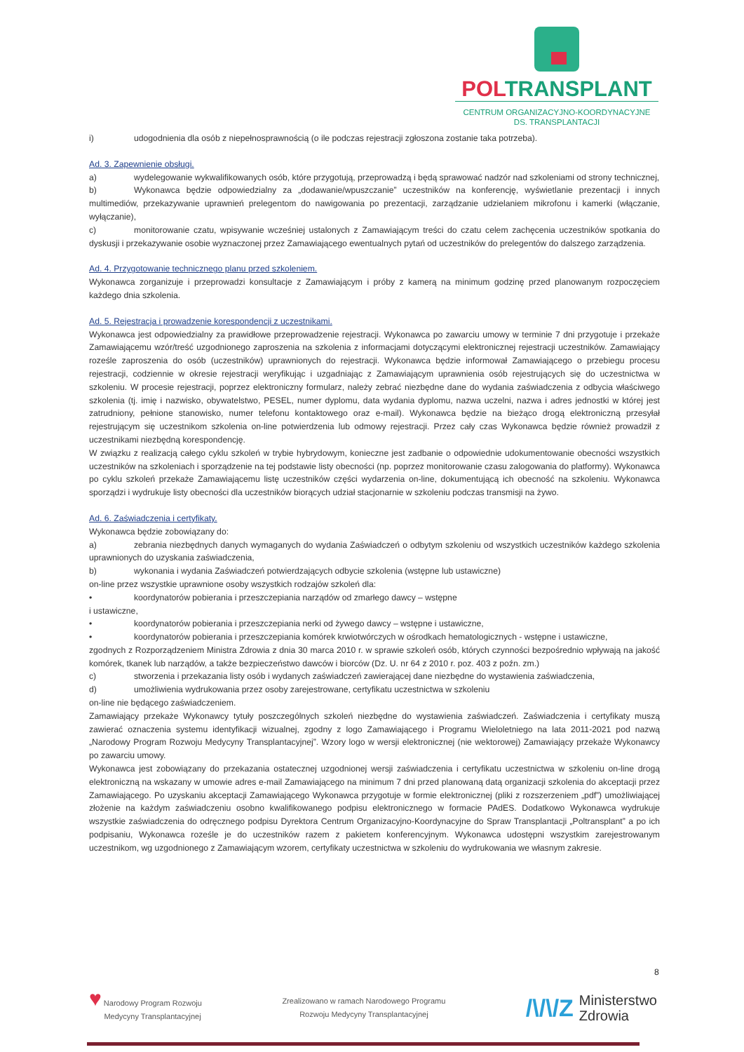POLTRANSPLANT
CENTRUM ORGANIZACYJNO-KOORDYNACYJNE
DS. TRANSPLANTACJI
i) udogodnienia dla osób z niepełnosprawnością (o ile podczas rejestracji zgłoszona zostanie taka potrzeba).
Ad. 3. Zapewnienie obsługi.
a) wydelegowanie wykwalifikowanych osób, które przygotują, przeprowadzą i będą sprawować nadzór nad szkoleniami od strony technicznej,
b) Wykonawca będzie odpowiedzialny za „dodawanie/wpuszczanie” uczestników na konferencję, wyświetlanie prezentacji i innych multimediów, przekazywanie uprawnień prelegentom do nawigowania po prezentacji, zarządzanie udzielaniem mikrofonu i kamerki (włączanie, wyłączanie),
c) monitorowanie czatu, wpisywanie wcześniej ustalonych z Zamawiającym treści do czatu celem zachęcenia uczestników spotkania do dyskusji i przekazywanie osobie wyznaczonej przez Zamawiającego ewentualnych pytań od uczestników do prelegentów do dalszego zarządzenia.
Ad. 4. Przygotowanie technicznego planu przed szkoleniem.
Wykonawca zorganizuje i przeprowadzi konsultacje z Zamawiającym i próby z kamerą na minimum godzinę przed planowanym rozpoczęciem każdego dnia szkolenia.
Ad. 5. Rejestracja i prowadzenie korespondencji z uczestnikami.
Wykonawca jest odpowiedzialny za prawidłowe przeprowadzenie rejestracji. Wykonawca po zawarciu umowy w terminie 7 dni przygotuje i przekaże Zamawiającemu wzór/treść uzgodnionego zaproszenia na szkolenia z informacjami dotyczącymi elektronicznej rejestracji uczestników. Zamawiający roześle zaproszenia do osób (uczestników) uprawnionych do rejestracji. Wykonawca będzie informował Zamawiającego o przebiegu procesu rejestracji, codziennie w okresie rejestracji weryfikując i uzgadniając z Zamawiającym uprawnienia osób rejestrujących się do uczestnictwa w szkoleniu. W procesie rejestracji, poprzez elektroniczny formularz, należy zebrać niezbędne dane do wydania zaświadczenia z odbycia właściwego szkolenia (tj. imię i nazwisko, obywatelstwo, PESEL, numer dyplomu, data wydania dyplomu, nazwa uczelni, nazwa i adres jednostki w której jest zatrudniony, pełnione stanowisko, numer telefonu kontaktowego oraz e-mail). Wykonawca będzie na bieżąco drogą elektroniczną przesyłał rejestrującym się uczestnikom szkolenia on-line potwierdzenia lub odmowy rejestracji. Przez cały czas Wykonawca będzie również prowadził z uczestnikami niezbędną korespondencję.
W związku z realizacją całego cyklu szkoleń w trybie hybrydowym, konieczne jest zadbanie o odpowiednie udokumentowanie obecności wszystkich uczestników na szkoleniach i sporządzenie na tej podstawie listy obecności (np. poprzez monitorowanie czasu zalogowania do platformy). Wykonawca po cyklu szkoleń przekaże Zamawiającemu listę uczestników części wydarzenia on-line, dokumentującą ich obecność na szkoleniu. Wykonawca sporządzi i wydrukuje listy obecności dla uczestników biorących udział stacjonarnie w szkoleniu podczas transmisji na żywo.
Ad. 6. Zaświadczenia i certyfikaty.
Wykonawca będzie zobowiązany do:
a) zebrania niezbędnych danych wymaganych do wydania Zaświadczeń o odbytym szkoleniu od wszystkich uczestników każdego szkolenia uprawnionych do uzyskania zaświadczenia,
b) wykonania i wydania Zaświadczeń potwierdzających odbycie szkolenia (wstępne lub ustawiczne)
on-line przez wszystkie uprawnione osoby wszystkich rodzajów szkoleń dla:
• koordynatorów pobierania i przeszczepiania narządów od zmarłego dawcy – wstępne
i ustawiczne,
• koordynatorów pobierania i przeszczepiania nerki od żywego dawcy – wstępne i ustawiczne,
• koordynatorów pobierania i przeszczepiania komórek krwiotwórczych w ośrodkach hematologicznych - wstępne i ustawiczne,
zgodnych z Rozporządzeniem Ministra Zdrowia z dnia 30 marca 2010 r. w sprawie szkoleń osób, których czynności bezpośrednio wpływają na jakość komórek, tkanek lub narządów, a także bezpieczeństwo dawców i biorców (Dz. U. nr 64 z 2010 r. poz. 403 z poźn. zm.)
c) stworzenia i przekazania listy osób i wydanych zaświadczeń zawierającej dane niezbędne do wystawienia zaświadczenia,
d) umożliwienia wydrukowania przez osoby zarejestrowane, certyfikatu uczestnictwa w szkoleniu
on-line nie będącego zaświadczeniem.
Zamawiający przekaże Wykonawcy tytuły poszczególnych szkoleń niezbędne do wystawienia zaświadczeń. Zaświadczenia i certyfikaty muszą zawierać oznaczenia systemu identyfikacji wizualnej, zgodny z logo Zamawiającego i Programu Wieloletniego na lata 2011-2021 pod nazwą „Narodowy Program Rozwoju Medycyny Transplantacyjnej”. Wzory logo w wersji elektronicznej (nie wektorowej) Zamawiający przekaże Wykonawcy po zawarciu umowy.
Wykonawca jest zobowiązany do przekazania ostatecznej uzgodnionej wersji zaświadczenia i certyfikatu uczestnictwa w szkoleniu on-line drogą elektroniczną na wskazany w umowie adres e-mail Zamawiającego na minimum 7 dni przed planowaną datą organizacji szkolenia do akceptacji przez Zamawiającego. Po uzyskaniu akceptacji Zamawiającego Wykonawca przygotuje w formie elektronicznej (pliki z rozszerzeniem „pdf”) umożliwiającej złożenie na każdym zaświadczeniu osobno kwalifikowanego podpisu elektronicznego w formacie PAdES. Dodatkowo Wykonawca wydrukuje wszystkie zaświadczenia do odręcznego podpisu Dyrektora Centrum Organizacyjno-Koordynacyjne do Spraw Transplantacji „Poltransplant” a po ich podpisaniu, Wykonawca roześle je do uczestników razem z pakietem konferencyjnym. Wykonawca udostępni wszystkim zarejestrowanym uczestnikom, wg uzgodnionego z Zamawiającym wzorem, certyfikaty uczestnictwa w szkoleniu do wydrukowania we własnym zakresie.
8
♥ Narodowy Program Rozwoju
Medycyny Transplantacyjnej
Zrealizowano w ramach Narodowego Programu
Rozwoju Medycyny Transplantacyjnej
/\/\/Z Ministerstwo
Zdrowia